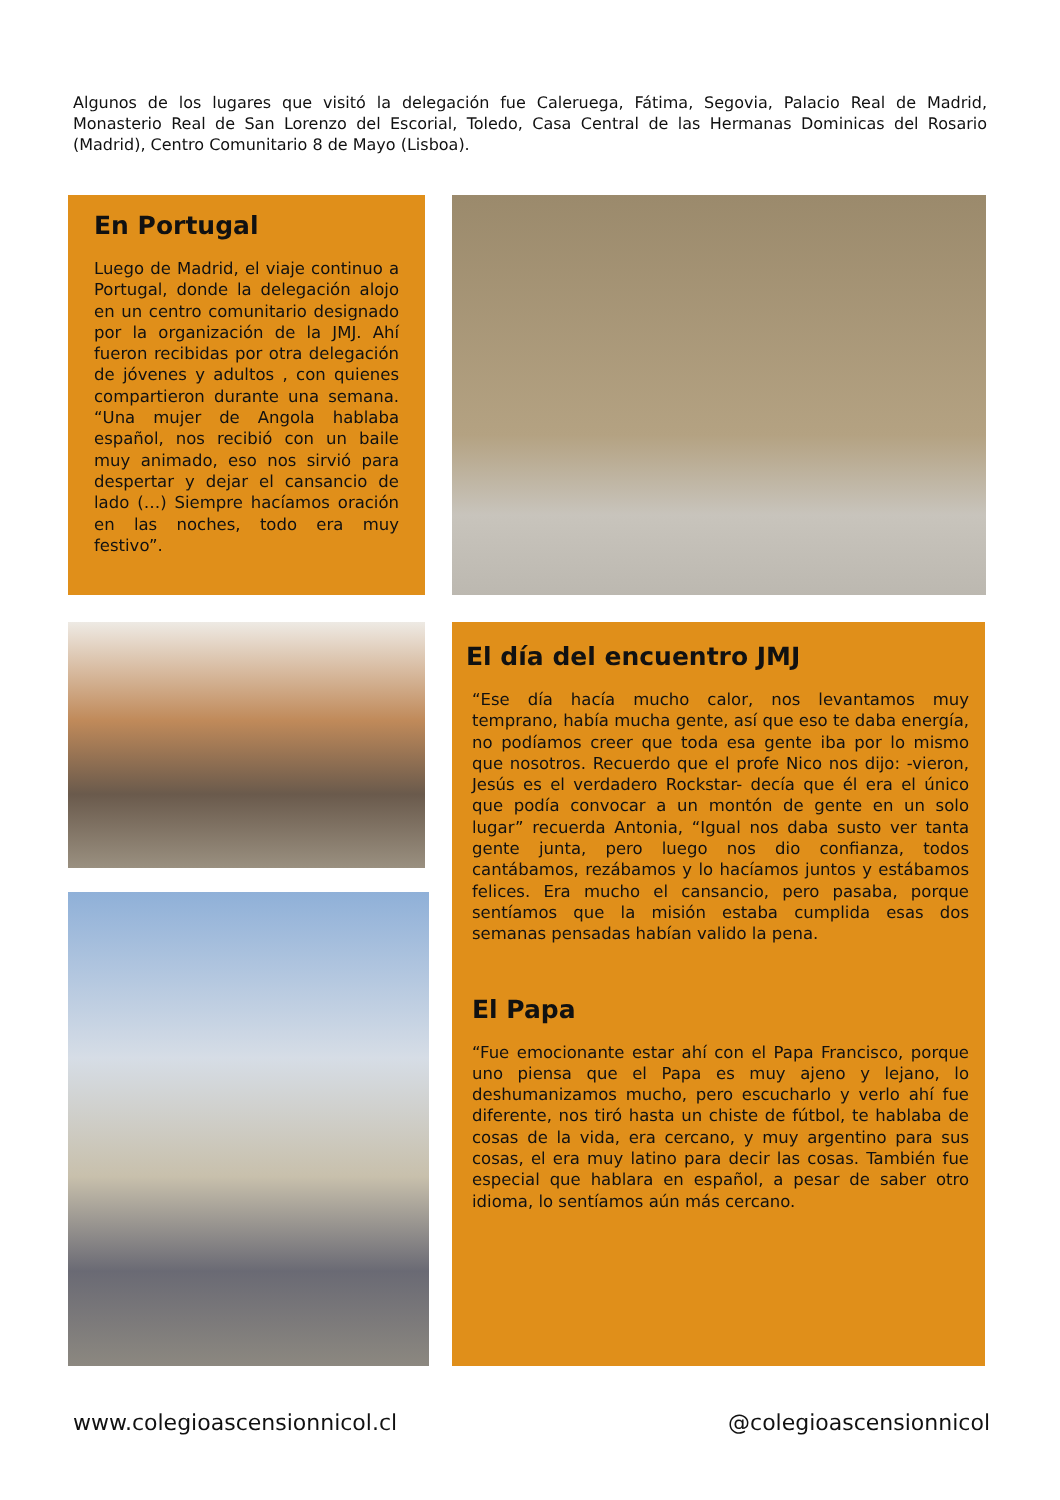Algunos de los lugares que visitó la delegación fue Caleruega, Fátima, Segovia, Palacio Real de Madrid, Monasterio Real de San Lorenzo del Escorial, Toledo, Casa Central de las Hermanas Dominicas del Rosario (Madrid), Centro Comunitario 8 de Mayo (Lisboa).
En Portugal
Luego de Madrid, el viaje continuo a Portugal, donde la delegación alojo en un centro comunitario designado por la organización de la JMJ. Ahí fueron recibidas por otra delegación de jóvenes y adultos , con quienes compartieron durante una semana. “Una mujer de Angola hablaba español, nos recibió con un baile muy animado, eso nos sirvió para despertar y dejar el cansancio de lado (…) Siempre hacíamos oración en las noches, todo era muy festivo”.
El día del encuentro JMJ
“Ese día hacía mucho calor, nos levantamos muy temprano, había mucha gente, así que eso te daba energía, no podíamos creer que toda esa gente iba por lo mismo que nosotros. Recuerdo que el profe Nico nos dijo: -vieron, Jesús es el verdadero Rockstar- decía que él era el único que podía convocar a un montón de gente en un solo lugar” recuerda Antonia, “Igual nos daba susto ver tanta gente junta, pero luego nos dio confianza, todos cantábamos, rezábamos y lo hacíamos juntos y estábamos felices. Era mucho el cansancio, pero pasaba, porque sentíamos que la misión estaba cumplida esas dos semanas pensadas habían valido la pena.
El Papa
“Fue emocionante estar ahí con el Papa Francisco, porque uno piensa que el Papa es muy ajeno y lejano, lo deshumanizamos mucho, pero escucharlo y verlo ahí fue diferente, nos tiró hasta un chiste de fútbol, te hablaba de cosas de la vida, era cercano, y muy argentino para sus cosas, el era muy latino para decir las cosas. También fue especial que hablara en español, a pesar de saber otro idioma, lo sentíamos aún más cercano.
www.colegioascensionnicol.cl @colegioascensionnicol